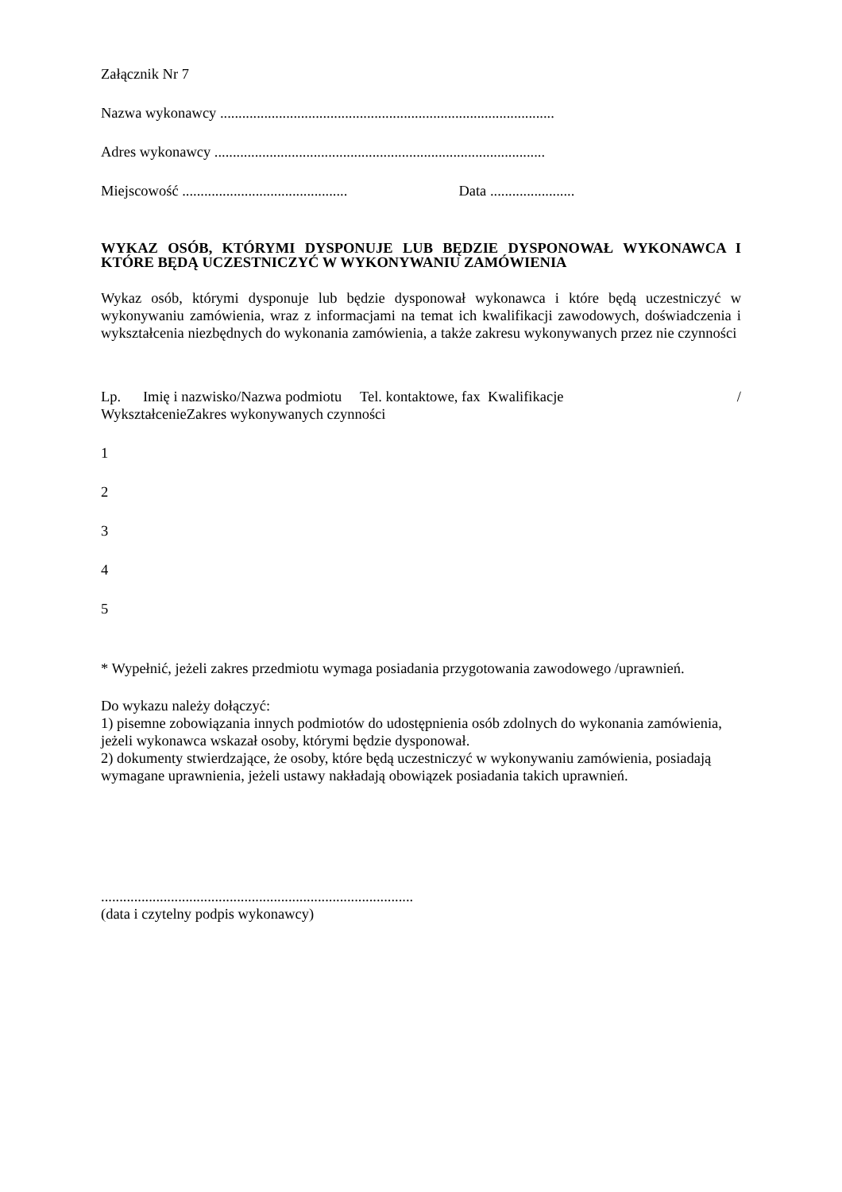Załącznik Nr 7
Nazwa wykonawcy ...........................................................................................
Adres wykonawcy ..........................................................................................
Miejscowość ............................................. Data .......................
WYKAZ OSÓB, KTÓRYMI DYSPONUJE LUB BĘDZIE DYSPONOWAŁ WYKONAWCA I KTÓRE BĘDĄ UCZESTNICZYĆ W WYKONYWANIU ZAMÓWIENIA
Wykaz osób, którymi dysponuje lub będzie dysponował wykonawca i które będą uczestniczyć w wykonywaniu zamówienia, wraz z informacjami na temat ich kwalifikacji zawodowych, doświadczenia i wykształcenia niezbędnych do wykonania zamówienia, a także zakresu wykonywanych przez nie czynności
Lp. Imię i nazwisko/Nazwa podmiotu Tel. kontaktowe, fax Kwalifikacje /
WykształcenieZakres wykonywanych czynności
1
2
3
4
5
* Wypełnić, jeżeli zakres przedmiotu wymaga posiadania przygotowania zawodowego /uprawnień.
Do wykazu należy dołączyć:
1) pisemne zobowiązania innych podmiotów do udostępnienia osób zdolnych do wykonania zamówienia, jeżeli wykonawca wskazał osoby, którymi będzie dysponował.
2) dokumenty stwierdzające, że osoby, które będą uczestniczyć w wykonywaniu zamówienia, posiadają wymagane uprawnienia, jeżeli ustawy nakładają obowiązek posiadania takich uprawnień.
.....................................................................................
(data i czytelny podpis wykonawcy)